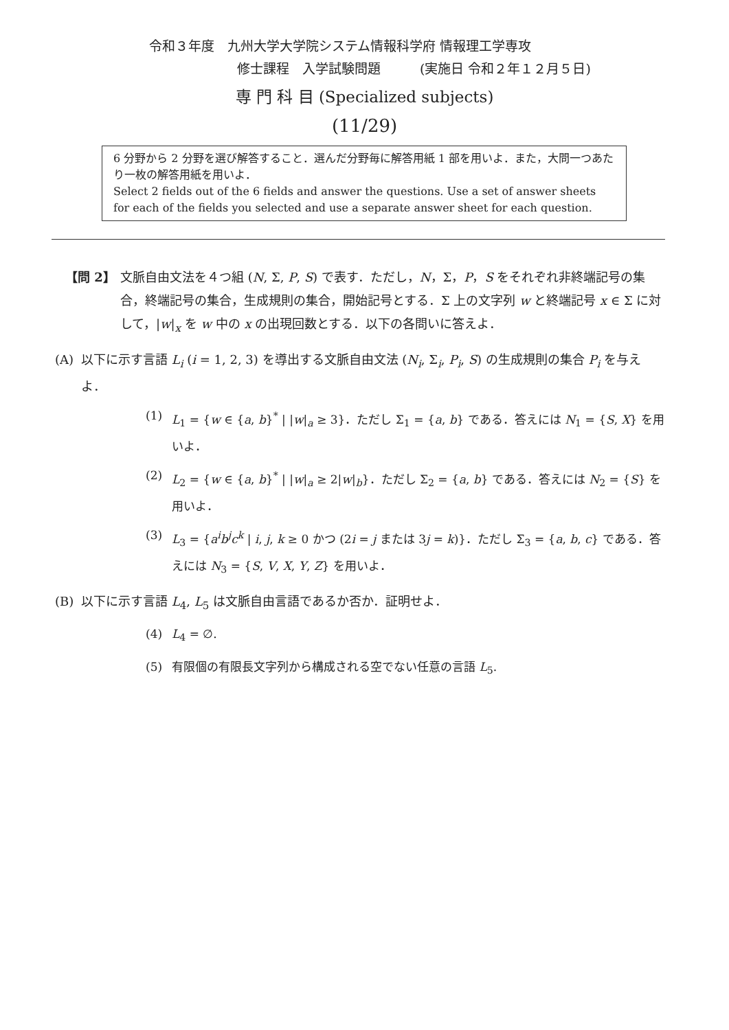令和３年度　九州大学大学院システム情報科学府 情報理工学専攻
修士課程　入学試験問題　　　(実施日 令和２年１２月５日)
専 門 科 目 (Specialized subjects)
(11/29)
6 分野から 2 分野を選び解答すること．選んだ分野毎に解答用紙 1 部を用いよ．また，大問一つあたり一枚の解答用紙を用いよ．
Select 2 fields out of the 6 fields and answer the questions. Use a set of answer sheets for each of the fields you selected and use a separate answer sheet for each question.
【問 2】 文脈自由文法を４つ組 (N, Σ, P, S) で表す．ただし，N，Σ，P，S をそれぞれ非終端記号の集合，終端記号の集合，生成規則の集合，開始記号とする．Σ 上の文字列 w と終端記号 x ∈ Σ に対して，|w|<sub>x</sub> を w 中の x の出現回数とする．以下の各問いに答えよ．
(A) 以下に示す言語 L<sub>i</sub> (i = 1, 2, 3) を導出する文脈自由文法 (N<sub>i</sub>, Σ<sub>i</sub>, P<sub>i</sub>, S) の生成規則の集合 P<sub>i</sub> を与えよ．
(1) L<sub>1</sub> = {w ∈ {a, b}<sup>*</sup> | |w|<sub>a</sub> ≥ 3}．ただし Σ<sub>1</sub> = {a, b} である．答えには N<sub>1</sub> = {S, X} を用いよ．
(2) L<sub>2</sub> = {w ∈ {a, b}<sup>*</sup> | |w|<sub>a</sub> ≥ 2|w|<sub>b</sub>}．ただし Σ<sub>2</sub> = {a, b} である．答えには N<sub>2</sub> = {S} を用いよ．
(3) L<sub>3</sub> = {a<sup>i</sup>b<sup>j</sup>c<sup>k</sup> | i, j, k ≥ 0 かつ (2i = j または 3j = k)}．ただし Σ<sub>3</sub> = {a, b, c} である．答えには N<sub>3</sub> = {S, V, X, Y, Z} を用いよ．
(B) 以下に示す言語 L<sub>4</sub>, L<sub>5</sub> は文脈自由言語であるか否か．証明せよ．
(4) L<sub>4</sub> = ∅.
(5) 有限個の有限長文字列から構成される空でない任意の言語 L<sub>5</sub>.